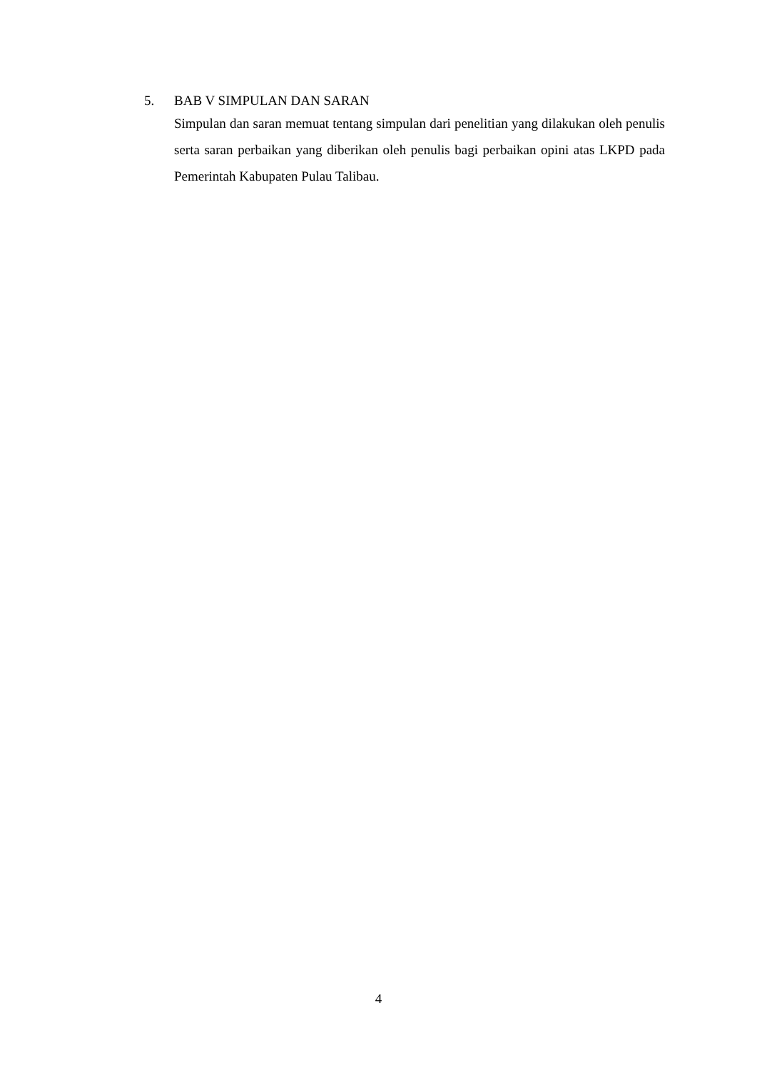5. BAB V SIMPULAN DAN SARAN
Simpulan dan saran memuat tentang simpulan dari penelitian yang dilakukan oleh penulis serta saran perbaikan yang diberikan oleh penulis bagi perbaikan opini atas LKPD pada Pemerintah Kabupaten Pulau Talibau.
4